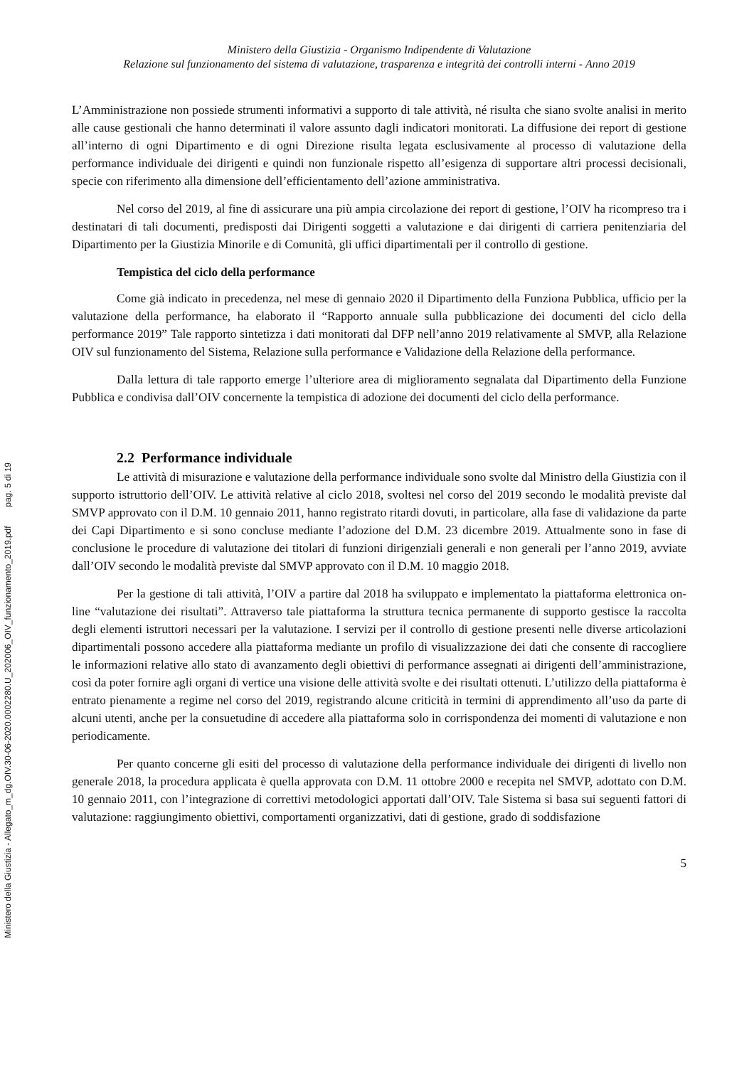Ministero della Giustizia - Allegato_m_dg.OIV.30-06-2020.0002280.U_202006_OIV_funzionamento_2019.pdf pag. 5 di 19
Ministero della Giustizia - Organismo Indipendente di Valutazione
Relazione sul funzionamento del sistema di valutazione, trasparenza e integrità dei controlli interni - Anno 2019
L’Amministrazione non possiede strumenti informativi a supporto di tale attività, né risulta che siano svolte analisi in merito alle cause gestionali che hanno determinati il valore assunto dagli indicatori monitorati. La diffusione dei report di gestione all’interno di ogni Dipartimento e di ogni Direzione risulta legata esclusivamente al processo di valutazione della performance individuale dei dirigenti e quindi non funzionale rispetto all’esigenza di supportare altri processi decisionali, specie con riferimento alla dimensione dell’efficientamento dell’azione amministrativa.
Nel corso del 2019, al fine di assicurare una più ampia circolazione dei report di gestione, l’OIV ha ricompreso tra i destinatari di tali documenti, predisposti dai Dirigenti soggetti a valutazione e dai dirigenti di carriera penitenziaria del Dipartimento per la Giustizia Minorile e di Comunità, gli uffici dipartimentali per il controllo di gestione.
Tempistica del ciclo della performance
Come già indicato in precedenza, nel mese di gennaio 2020 il Dipartimento della Funziona Pubblica, ufficio per la valutazione della performance, ha elaborato il “Rapporto annuale sulla pubblicazione dei documenti del ciclo della performance 2019” Tale rapporto sintetizza i dati monitorati dal DFP nell’anno 2019 relativamente al SMVP, alla Relazione OIV sul funzionamento del Sistema, Relazione sulla performance e Validazione della Relazione della performance.
Dalla lettura di tale rapporto emerge l’ulteriore area di miglioramento segnalata dal Dipartimento della Funzione Pubblica e condivisa dall’OIV concernente la tempistica di adozione dei documenti del ciclo della performance.
2.2 Performance individuale
Le attività di misurazione e valutazione della performance individuale sono svolte dal Ministro della Giustizia con il supporto istruttorio dell’OIV. Le attività relative al ciclo 2018, svoltesi nel corso del 2019 secondo le modalità previste dal SMVP approvato con il D.M. 10 gennaio 2011, hanno registrato ritardi dovuti, in particolare, alla fase di validazione da parte dei Capi Dipartimento e si sono concluse mediante l’adozione del D.M. 23 dicembre 2019. Attualmente sono in fase di conclusione le procedure di valutazione dei titolari di funzioni dirigenziali generali e non generali per l’anno 2019, avviate dall’OIV secondo le modalità previste dal SMVP approvato con il D.M. 10 maggio 2018.
Per la gestione di tali attività, l’OIV a partire dal 2018 ha sviluppato e implementato la piattaforma elettronica on-line “valutazione dei risultati”. Attraverso tale piattaforma la struttura tecnica permanente di supporto gestisce la raccolta degli elementi istruttori necessari per la valutazione. I servizi per il controllo di gestione presenti nelle diverse articolazioni dipartimentali possono accedere alla piattaforma mediante un profilo di visualizzazione dei dati che consente di raccogliere le informazioni relative allo stato di avanzamento degli obiettivi di performance assegnati ai dirigenti dell’amministrazione, così da poter fornire agli organi di vertice una visione delle attività svolte e dei risultati ottenuti. L’utilizzo della piattaforma è entrato pienamente a regime nel corso del 2019, registrando alcune criticità in termini di apprendimento all’uso da parte di alcuni utenti, anche per la consuetudine di accedere alla piattaforma solo in corrispondenza dei momenti di valutazione e non periodicamente.
Per quanto concerne gli esiti del processo di valutazione della performance individuale dei dirigenti di livello non generale 2018, la procedura applicata è quella approvata con D.M. 11 ottobre 2000 e recepita nel SMVP, adottato con D.M. 10 gennaio 2011, con l’integrazione di correttivi metodologici apportati dall’OIV. Tale Sistema si basa sui seguenti fattori di valutazione: raggiungimento obiettivi, comportamenti organizzativi, dati di gestione, grado di soddisfazione
5